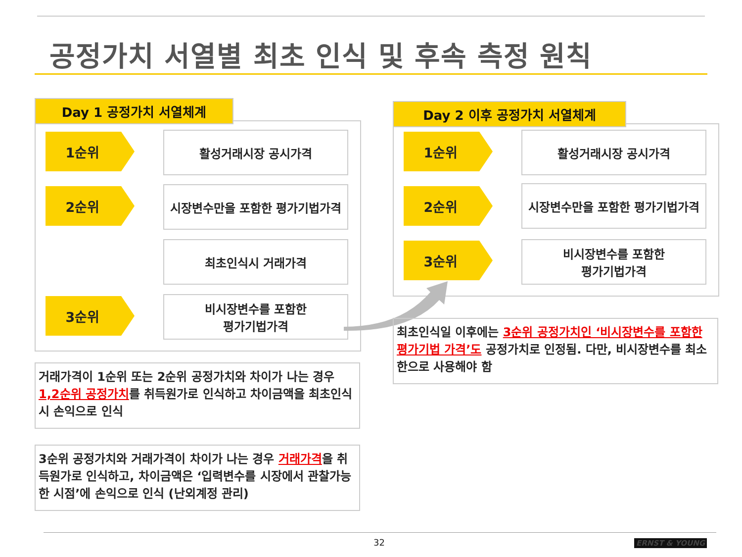공정가치 서열별 최초 인식 및 후속 측정 원칙
Day 1 공정가치 서열체계
1순위 활성거래시장 공시가격
2순위
시장변수만을 포함한 평가기법가격
최초인식시 거래가격
3순위
비시장변수를 포함한
평가기법가격
Day 2 이후 공정가치 서열체계
1순위 활성거래시장 공시가격
2순위
시장변수만을 포함한 평가기법가격
3순위
비시장변수를 포함한
평가기법가격
거래가격이 1순위 또는 2순위 공정가치와 차이가 나는 경우 1,2순위 공정가치를 취득원가로 인식하고 차이금액을 최초인식시 손익으로 인식
3순위 공정가치와 거래가격이 차이가 나는 경우 거래가격을 취득원가로 인식하고, 차이금액은 ‘입력변수를 시장에서 관찰가능한 시점’에 손익으로 인식 (난외계정 관리)
최초인식일 이후에는 3순위 공정가치인 ‘비시장변수를 포함한 평가기법 가격’도 공정가치로 인정됨. 다만, 비시장변수를 최소한으로 사용해야 함
32 ERNST & YOUNG